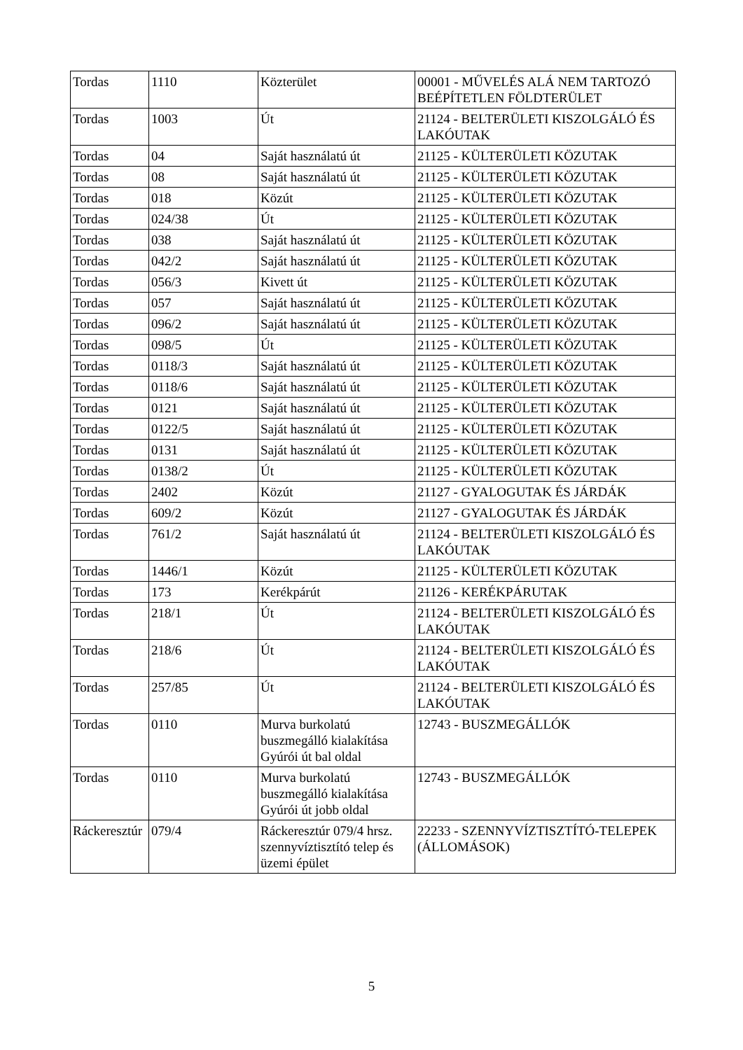| Tordas | 1110 | Közterület | 00001 - MŰVELÉS ALÁ NEM TARTOZÓ BEÉPÍTETLEN FÖLDTERÜLET |
| Tordas | 1003 | Út | 21124 - BELTERÜLETI KISZOLGÁLÓ ÉS LAKÓUTAK |
| Tordas | 04 | Saját használatú út | 21125 - KÜLTERÜLETI KÖZUTAK |
| Tordas | 08 | Saját használatú út | 21125 - KÜLTERÜLETI KÖZUTAK |
| Tordas | 018 | Közút | 21125 - KÜLTERÜLETI KÖZUTAK |
| Tordas | 024/38 | Út | 21125 - KÜLTERÜLETI KÖZUTAK |
| Tordas | 038 | Saját használatú út | 21125 - KÜLTERÜLETI KÖZUTAK |
| Tordas | 042/2 | Saját használatú út | 21125 - KÜLTERÜLETI KÖZUTAK |
| Tordas | 056/3 | Kivett út | 21125 - KÜLTERÜLETI KÖZUTAK |
| Tordas | 057 | Saját használatú út | 21125 - KÜLTERÜLETI KÖZUTAK |
| Tordas | 096/2 | Saját használatú út | 21125 - KÜLTERÜLETI KÖZUTAK |
| Tordas | 098/5 | Út | 21125 - KÜLTERÜLETI KÖZUTAK |
| Tordas | 0118/3 | Saját használatú út | 21125 - KÜLTERÜLETI KÖZUTAK |
| Tordas | 0118/6 | Saját használatú út | 21125 - KÜLTERÜLETI KÖZUTAK |
| Tordas | 0121 | Saját használatú út | 21125 - KÜLTERÜLETI KÖZUTAK |
| Tordas | 0122/5 | Saját használatú út | 21125 - KÜLTERÜLETI KÖZUTAK |
| Tordas | 0131 | Saját használatú út | 21125 - KÜLTERÜLETI KÖZUTAK |
| Tordas | 0138/2 | Út | 21125 - KÜLTERÜLETI KÖZUTAK |
| Tordas | 2402 | Közút | 21127 - GYALOGUTAK ÉS JÁRDÁK |
| Tordas | 609/2 | Közút | 21127 - GYALOGUTAK ÉS JÁRDÁK |
| Tordas | 761/2 | Saját használatú út | 21124 - BELTERÜLETI KISZOLGÁLÓ ÉS LAKÓUTAK |
| Tordas | 1446/1 | Közút | 21125 - KÜLTERÜLETI KÖZUTAK |
| Tordas | 173 | Kerékpárút | 21126 - KERÉKPÁRUTAK |
| Tordas | 218/1 | Út | 21124 - BELTERÜLETI KISZOLGÁLÓ ÉS LAKÓUTAK |
| Tordas | 218/6 | Út | 21124 - BELTERÜLETI KISZOLGÁLÓ ÉS LAKÓUTAK |
| Tordas | 257/85 | Út | 21124 - BELTERÜLETI KISZOLGÁLÓ ÉS LAKÓUTAK |
| Tordas | 0110 | Murva burkolatú buszmegálló kialakítása Gyúrói út bal oldal | 12743 - BUSZMEGÁLLÓK |
| Tordas | 0110 | Murva burkolatú buszmegálló kialakítása Gyúrói út jobb oldal | 12743 - BUSZMEGÁLLÓK |
| Ráckeresztúr | 079/4 | Ráckeresztúr 079/4 hrsz. szennyvíztisztító telep és üzemi épület | 22233 - SZENNYVÍZTISZTÍTÓ-TELEPEK (ÁLLOMÁSOK) |
5